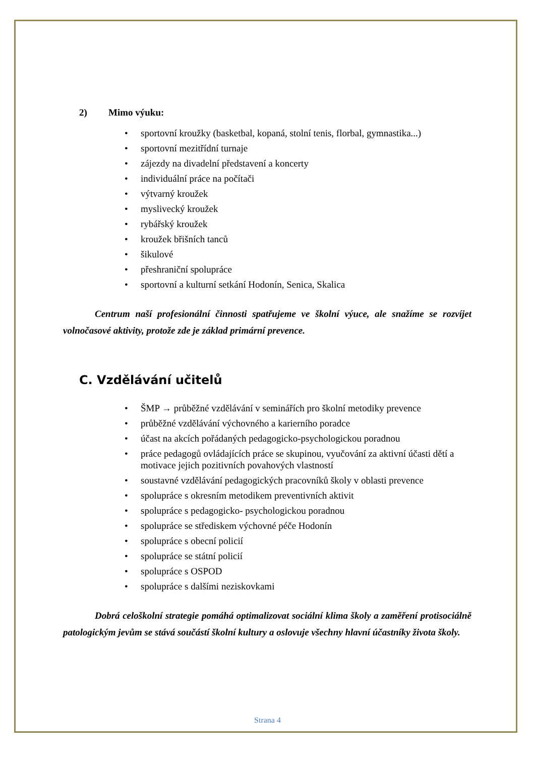2) Mimo výuku:
sportovní kroužky (basketbal, kopaná, stolní tenis, florbal, gymnastika...)
sportovní mezitřídní turnaje
zájezdy na divadelní představení a koncerty
individuální práce na počítači
výtvarný kroužek
myslivecký kroužek
rybářský kroužek
kroužek břišních tanců
šikulové
přeshraniční spolupráce
sportovní a kulturní setkání Hodonín, Senica, Skalica
Centrum naší profesionální činnosti spatřujeme ve školní výuce, ale snažíme se rozvíjet volnočasové aktivity, protože zde je základ primární prevence.
C. Vzdělávání učitelů
ŠMP → průběžné vzdělávání v seminářích pro školní metodiky prevence
průběžné vzdělávání výchovného a karierního poradce
účast na akcích pořádaných pedagogicko-psychologickou poradnou
práce pedagogů ovládajících práce se skupinou, vyučování za aktivní účasti dětí a motivace jejich pozitivních povahových vlastností
soustavné vzdělávání pedagogických pracovníků školy v oblasti prevence
spolupráce s okresním metodikem preventivních aktivit
spolupráce s pedagogicko- psychologickou poradnou
spolupráce se střediskem výchovné péče Hodonín
spolupráce s obecní policií
spolupráce se státní policií
spolupráce s OSPOD
spolupráce s dalšími neziskovkami
Dobrá celoškolní strategie pomáhá optimalizovat sociální klima školy a zaměření protisociálně patologickým jevům se stává součástí školní kultury a oslovuje všechny hlavní účastníky života školy.
Strana 4